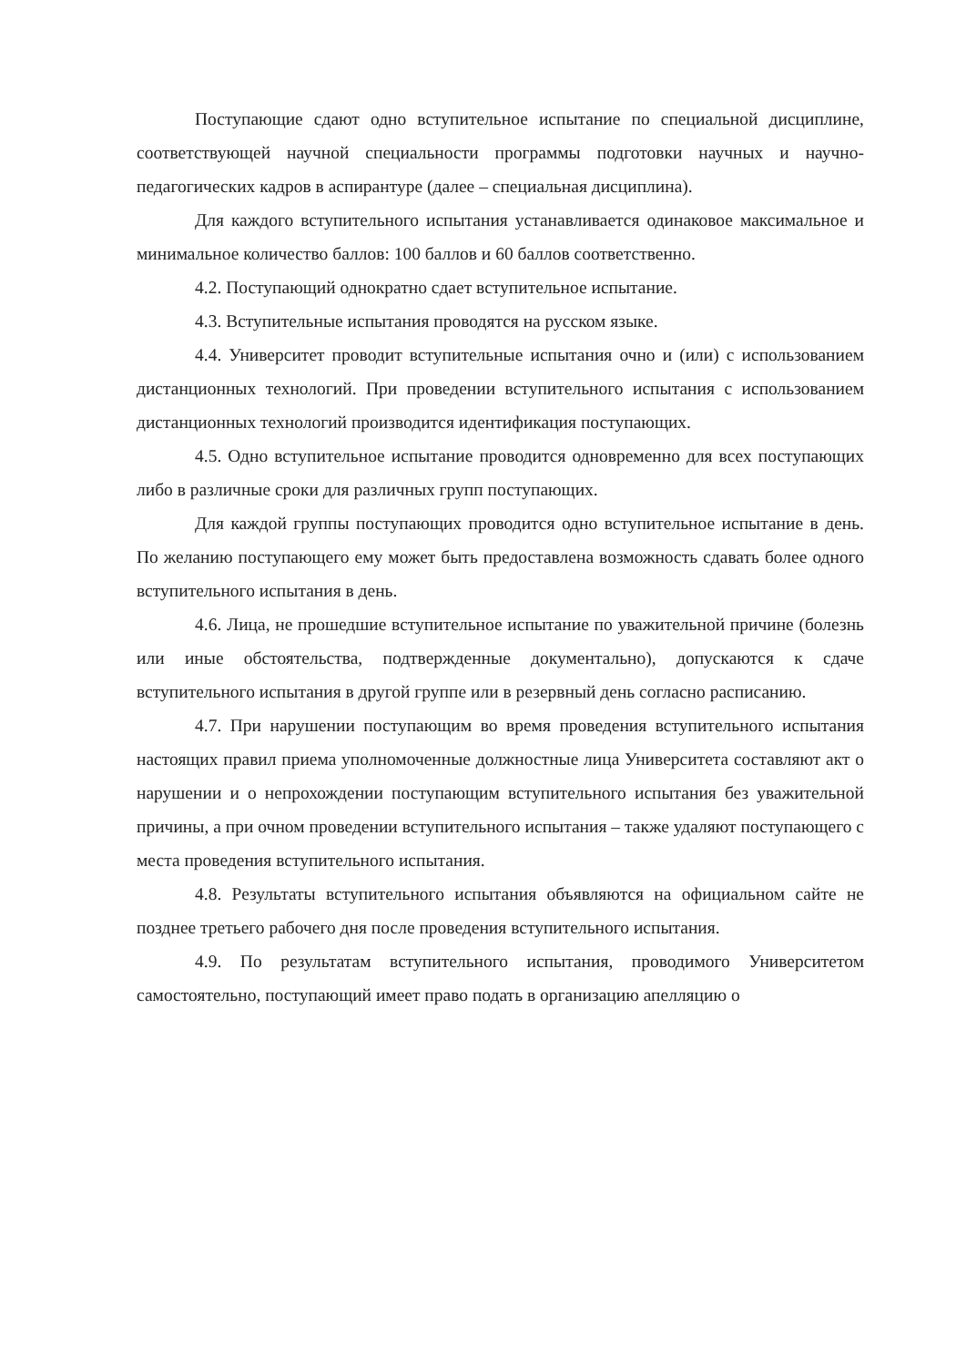Поступающие сдают одно вступительное испытание по специальной дисциплине, соответствующей научной специальности программы подготовки научных и научно-педагогических кадров в аспирантуре (далее – специальная дисциплина).
Для каждого вступительного испытания устанавливается одинаковое максимальное и минимальное количество баллов: 100 баллов и 60 баллов соответственно.
4.2. Поступающий однократно сдает вступительное испытание.
4.3. Вступительные испытания проводятся на русском языке.
4.4. Университет проводит вступительные испытания очно и (или) с использованием дистанционных технологий. При проведении вступительного испытания с использованием дистанционных технологий производится идентификация поступающих.
4.5. Одно вступительное испытание проводится одновременно для всех поступающих либо в различные сроки для различных групп поступающих.
Для каждой группы поступающих проводится одно вступительное испытание в день. По желанию поступающего ему может быть предоставлена возможность сдавать более одного вступительного испытания в день.
4.6. Лица, не прошедшие вступительное испытание по уважительной причине (болезнь или иные обстоятельства, подтвержденные документально), допускаются к сдаче вступительного испытания в другой группе или в резервный день согласно расписанию.
4.7. При нарушении поступающим во время проведения вступительного испытания настоящих правил приема уполномоченные должностные лица Университета составляют акт о нарушении и о непрохождении поступающим вступительного испытания без уважительной причины, а при очном проведении вступительного испытания – также удаляют поступающего с места проведения вступительного испытания.
4.8. Результаты вступительного испытания объявляются на официальном сайте не позднее третьего рабочего дня после проведения вступительного испытания.
4.9. По результатам вступительного испытания, проводимого Университетом самостоятельно, поступающий имеет право подать в организацию апелляцию о